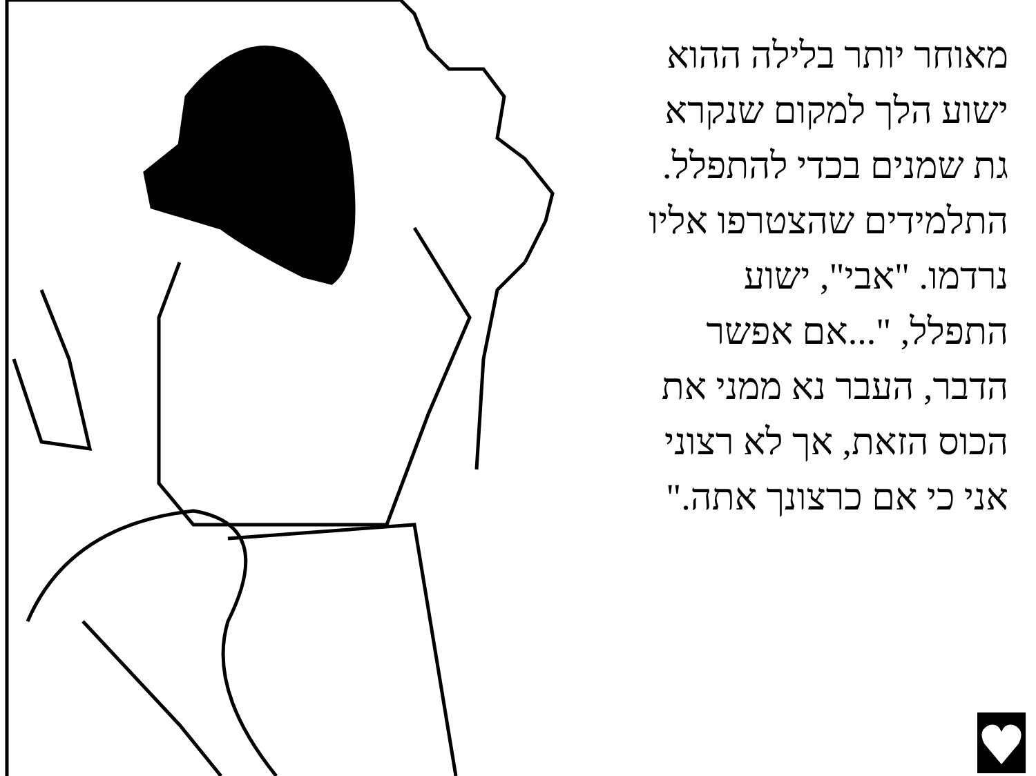מאוחר יותר בלילה ההוא
ישוע הלך למקום שנקרא
גת שמנים בכדי להתפלל.
התלמידים שהצטרפו אליו
נרדמו. "אבי", ישוע
התפלל, "...אם אפשר
הדבר, העבר נא ממני את
הכוס הזאת, אך לא רצוני
אני כי אם כרצונך אתה."